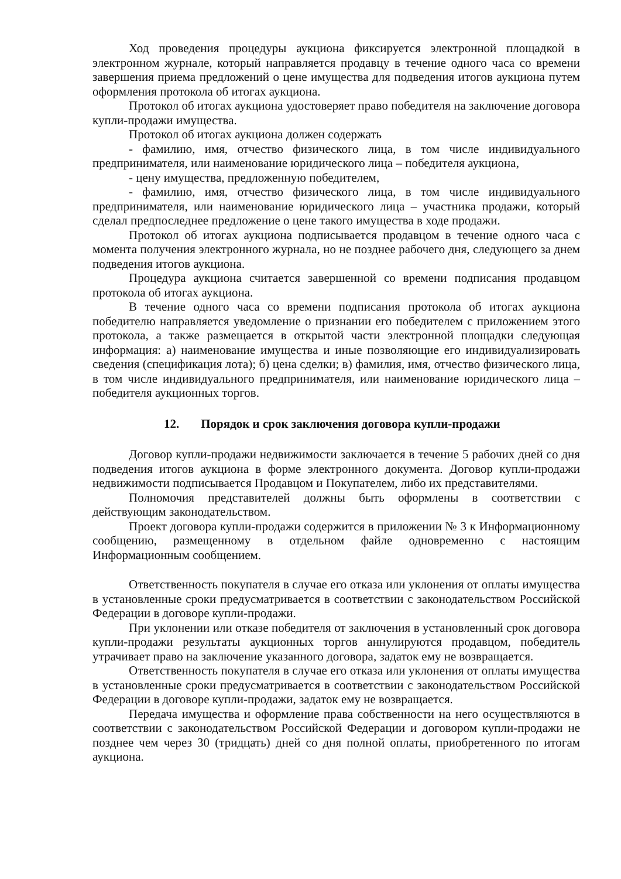Ход проведения процедуры аукциона фиксируется электронной площадкой в электронном журнале, который направляется продавцу в течение одного часа со времени завершения приема предложений о цене имущества для подведения итогов аукциона путем оформления протокола об итогах аукциона.
Протокол об итогах аукциона удостоверяет право победителя на заключение договора купли-продажи имущества.
Протокол об итогах аукциона должен содержать
- фамилию, имя, отчество физического лица, в том числе индивидуального предпринимателя, или наименование юридического лица – победителя аукциона,
- цену имущества, предложенную победителем,
- фамилию, имя, отчество физического лица, в том числе индивидуального предпринимателя, или наименование юридического лица – участника продажи, который сделал предпоследнее предложение о цене такого имущества в ходе продажи.
Протокол об итогах аукциона подписывается продавцом в течение одного часа с момента получения электронного журнала, но не позднее рабочего дня, следующего за днем подведения итогов аукциона.
Процедура аукциона считается завершенной со времени подписания продавцом протокола об итогах аукциона.
В течение одного часа со времени подписания протокола об итогах аукциона победителю направляется уведомление о признании его победителем с приложением этого протокола, а также размещается в открытой части электронной площадки следующая информация: а) наименование имущества и иные позволяющие его индивидуализировать сведения (спецификация лота); б) цена сделки; в) фамилия, имя, отчество физического лица, в том числе индивидуального предпринимателя, или наименование юридического лица – победителя аукционных торгов.
12. Порядок и срок заключения договора купли-продажи
Договор купли-продажи недвижимости заключается в течение 5 рабочих дней со дня подведения итогов аукциона в форме электронного документа. Договор купли-продажи недвижимости подписывается Продавцом и Покупателем, либо их представителями.
Полномочия представителей должны быть оформлены в соответствии с действующим законодательством.
Проект договора купли-продажи содержится в приложении № 3 к Информационному сообщению, размещенному в отдельном файле одновременно с настоящим Информационным сообщением.
Ответственность покупателя в случае его отказа или уклонения от оплаты имущества в установленные сроки предусматривается в соответствии с законодательством Российской Федерации в договоре купли-продажи.
При уклонении или отказе победителя от заключения в установленный срок договора купли-продажи результаты аукционных торгов аннулируются продавцом, победитель утрачивает право на заключение указанного договора, задаток ему не возвращается.
Ответственность покупателя в случае его отказа или уклонения от оплаты имущества в установленные сроки предусматривается в соответствии с законодательством Российской Федерации в договоре купли-продажи, задаток ему не возвращается.
Передача имущества и оформление права собственности на него осуществляются в соответствии с законодательством Российской Федерации и договором купли-продажи не позднее чем через 30 (тридцать) дней со дня полной оплаты, приобретенного по итогам аукциона.